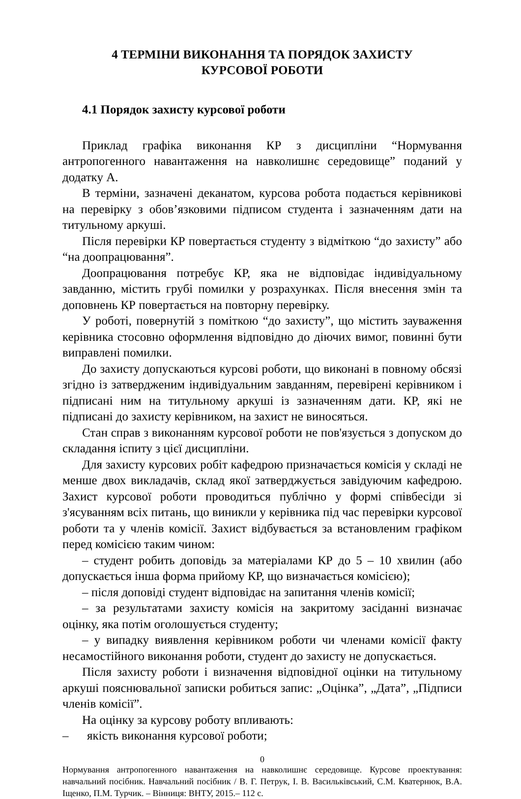4 ТЕРМІНИ ВИКОНАННЯ ТА ПОРЯДОК ЗАХИСТУ
КУРСОВОЇ РОБОТИ
4.1 Порядок захисту курсової роботи
Приклад графіка виконання КР з дисципліни “Нормування антропогенного навантаження на навколишнє середовище” поданий у додатку А.
В терміни, зазначені деканатом, курсова робота подається керівникові на перевірку з обов’язковими підписом студента і зазначенням дати на титульному аркуші.
Після перевірки КР повертається студенту з відміткою “до захисту” або “на доопрацювання”.
Доопрацювання потребує КР, яка не відповідає індивідуальному завданню, містить грубі помилки у розрахунках. Після внесення змін та доповнень КР повертається на повторну перевірку.
У роботі, повернутій з поміткою “до захисту”, що містить зауваження керівника стосовно оформлення відповідно до діючих вимог, повинні бути виправлені помилки.
До захисту допускаються курсові роботи, що виконані в повному обсязі згідно із затвердженим індивідуальним завданням, перевірені керівником і підписані ним на титульному аркуші із зазначенням дати. КР, які не підписані до захисту керівником, на захист не виносяться.
Стан справ з виконанням курсової роботи не пов'язується з допуском до складання іспиту з цієї дисципліни.
Для захисту курсових робіт кафедрою призначається комісія у складі не менше двох викладачів, склад якої затверджується завідуючим кафедрою. Захист курсової роботи проводиться публічно у формі співбесіди зі з'ясуванням всіх питань, що виникли у керівника під час перевірки курсової роботи та у членів комісії. Захист відбувається за встановленим графіком перед комісією таким чином:
– студент робить доповідь за матеріалами КР до 5 – 10 хвилин (або допускається інша форма прийому КР, що визначається комісією);
– після доповіді студент відповідає на запитання членів комісії;
– за результатами захисту комісія на закритому засіданні визначає оцінку, яка потім оголошується студенту;
– у випадку виявлення керівником роботи чи членами комісії факту несамостійного виконання роботи, студент до захисту не допускається.
Після захисту роботи і визначення відповідної оцінки на титульному аркуші пояснювальної записки робиться запис: „Оцінка”, „Дата”, „Підписи членів комісії”.
На оцінку за курсову роботу впливають:
– якість виконання курсової роботи;
0
Нормування антропогенного навантаження на навколишнє середовище. Курсове проектування: навчальний посібник. Навчальний посібник / В. Г. Петрук, І. В. Васильківський, С.М. Кватернюк, В.А. Іщенко, П.М. Турчик. – Вінниця: ВНТУ, 2015.– 112 с.